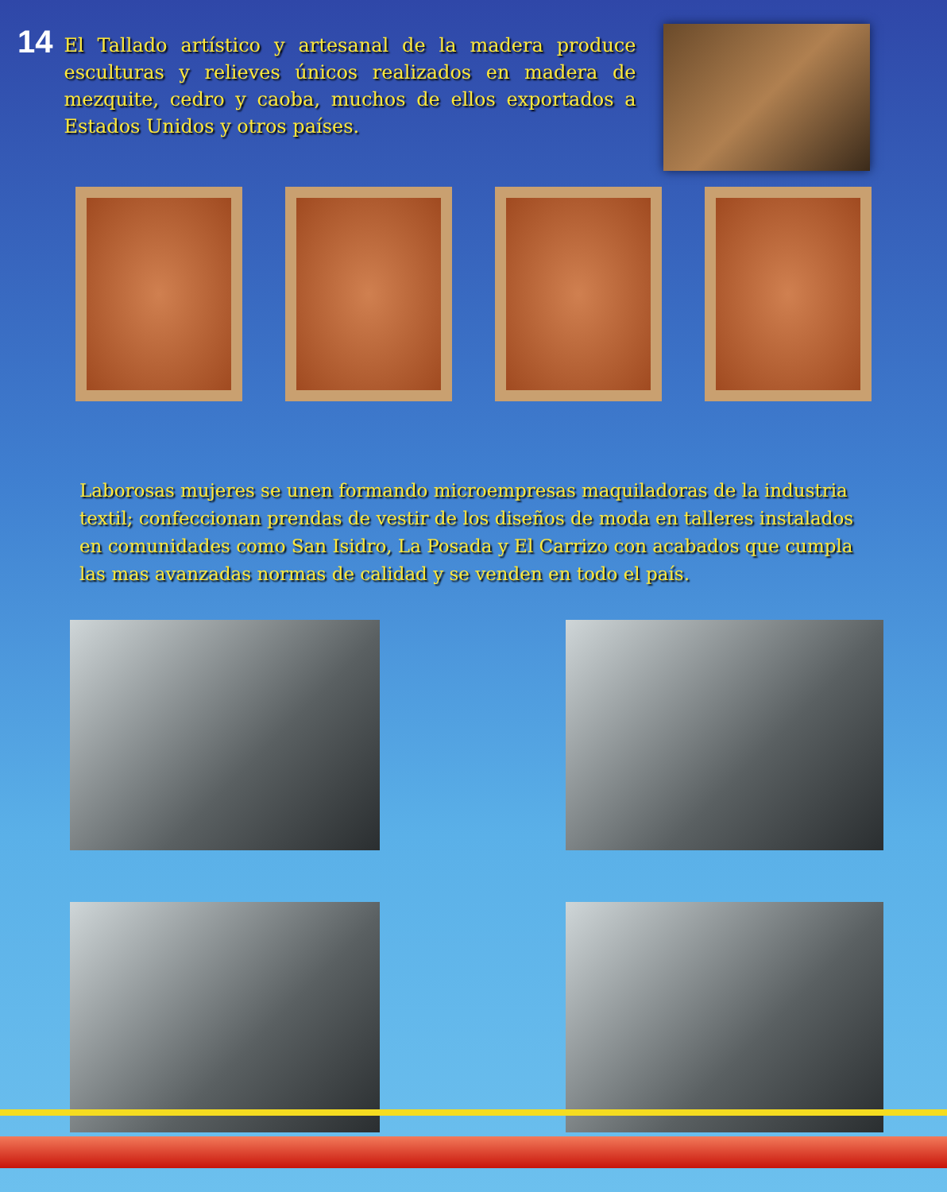14
El Tallado artístico y artesanal de la madera produce esculturas y relieves únicos realizados en madera de mezquite, cedro y caoba, muchos de ellos exportados a Estados Unidos y otros países.
Laborosas mujeres se unen formando microempresas maquiladoras de la industria textil; confeccionan prendas de vestir de los diseños de moda en talleres instalados en comunidades como San Isidro, La Posada y El Carrizo con acabados que cumpla las mas avanzadas normas de calidad y se venden en todo el país.